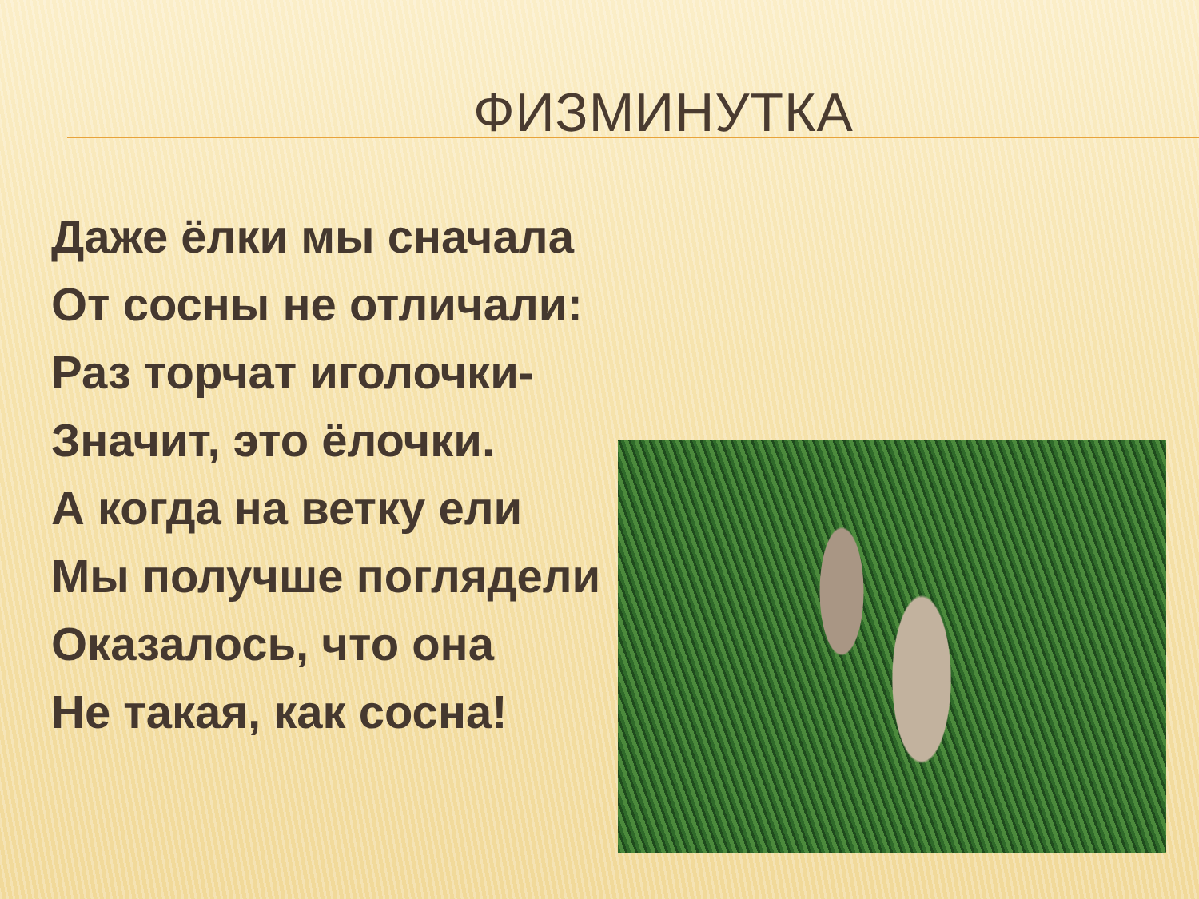ФИЗМИНУТКА
Даже ёлки мы сначала
От сосны не отличали:
Раз торчат иголочки-
Значит, это ёлочки.
А когда на ветку ели
Мы получше поглядели
Оказалось, что она
Не такая, как сосна!